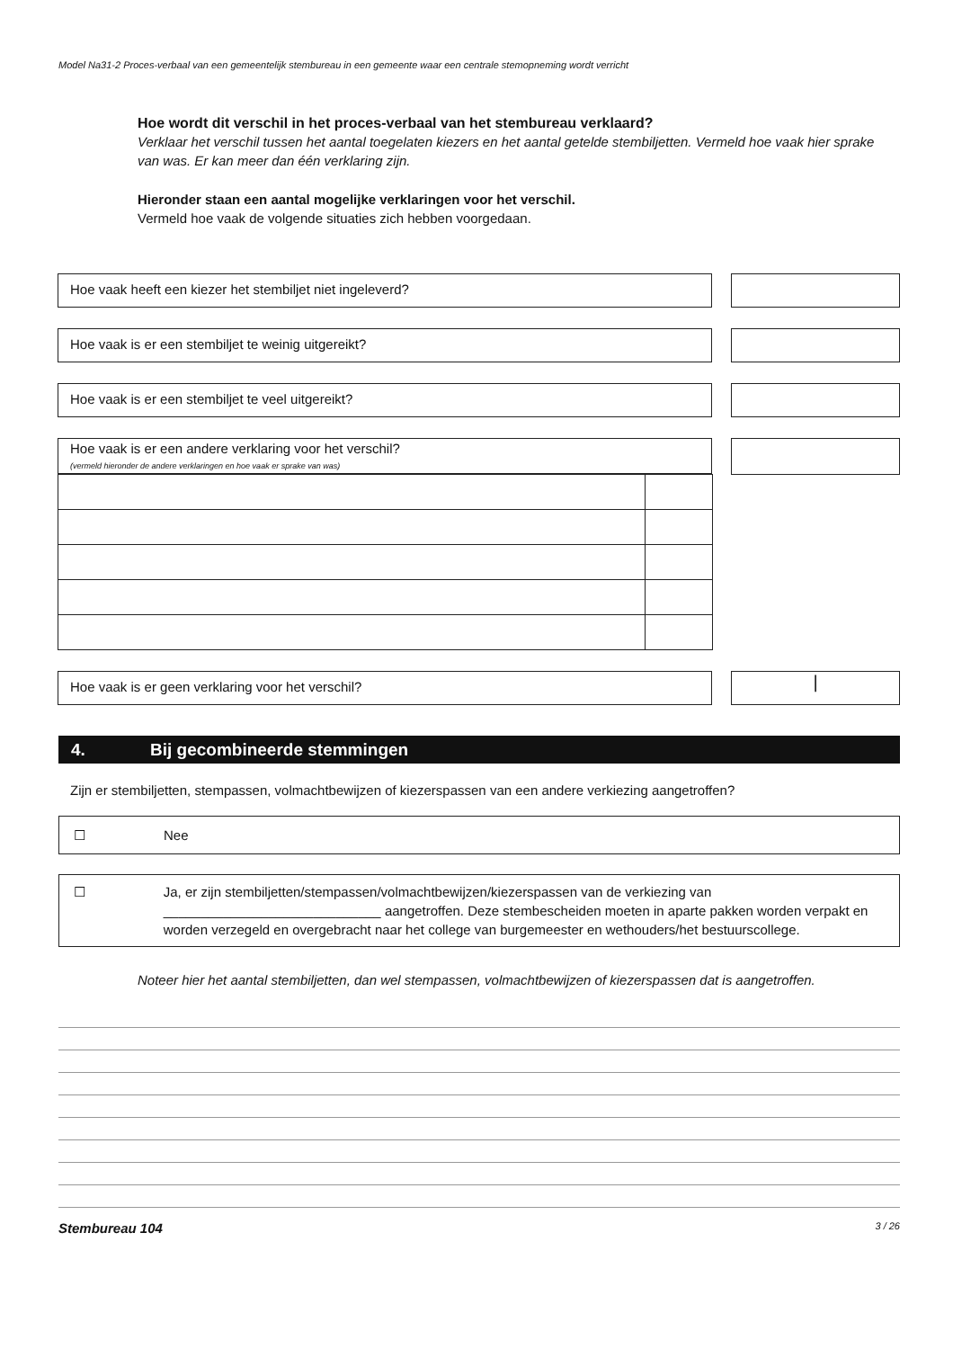Model Na31-2 Proces-verbaal van een gemeentelijk stembureau in een gemeente waar een centrale stemopneming wordt verricht
Hoe wordt dit verschil in het proces-verbaal van het stembureau verklaard?
Verklaar het verschil tussen het aantal toegelaten kiezers en het aantal getelde stembiljetten. Vermeld hoe vaak hier sprake van was. Er kan meer dan één verklaring zijn.
Hieronder staan een aantal mogelijke verklaringen voor het verschil.
Vermeld hoe vaak de volgende situaties zich hebben voorgedaan.
Hoe vaak heeft een kiezer het stembiljet niet ingeleverd?
Hoe vaak is er een stembiljet te weinig uitgereikt?
Hoe vaak is er een stembiljet te veel uitgereikt?
Hoe vaak is er een andere verklaring voor het verschil?
(vermeld hieronder de andere verklaringen en hoe vaak er sprake van was)
Hoe vaak is er geen verklaring voor het verschil?
|
4. Bij gecombineerde stemmingen
Zijn er stembiljetten, stempassen, volmachtbewijzen of kiezerspassen van een andere verkiezing aangetroffen?
☐ Nee
☐ Ja, er zijn stembiljetten/stempassen/volmachtbewijzen/kiezerspassen van de verkiezing van
_____________________________ aangetroffen. Deze stembescheiden moeten in aparte pakken worden verpakt en worden verzegeld en overgebracht naar het college van burgemeester en wethouders/het bestuurscollege.
Noteer hier het aantal stembiljetten, dan wel stempassen, volmachtbewijzen of kiezerspassen dat is aangetroffen.
Stembureau 104 3 / 26